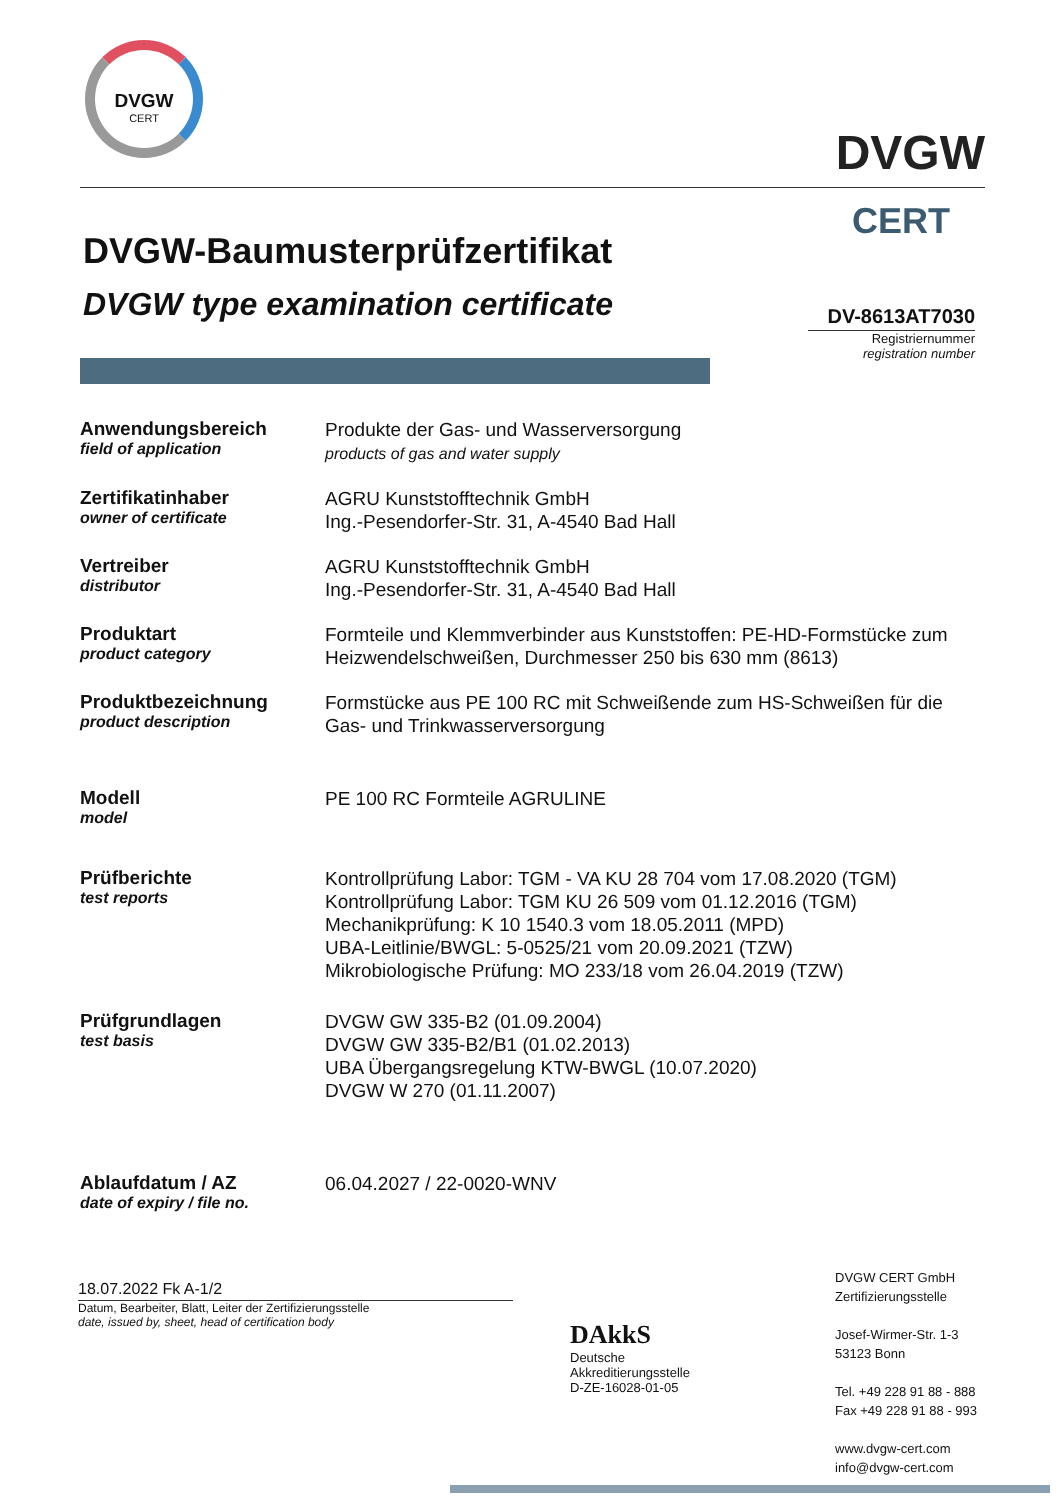DVGW
CERT
DVGW
CERT
DVGW-Baumusterprüfzertifikat
DVGW type examination certificate
DV-8613AT7030
Registriernummer
registration number
Anwendungsbereich
field of application
Produkte der Gas- und Wasserversorgung
products of gas and water supply
Zertifikatinhaber
owner of certificate
AGRU Kunststofftechnik GmbH
Ing.-Pesendorfer-Str. 31, A-4540 Bad Hall
Vertreiber
distributor
AGRU Kunststofftechnik GmbH
Ing.-Pesendorfer-Str. 31, A-4540 Bad Hall
Produktart
product category
Formteile und Klemmverbinder aus Kunststoffen: PE-HD-Formstücke zum Heizwendelschweißen, Durchmesser 250 bis 630 mm (8613)
Produktbezeichnung
product description
Formstücke aus PE 100 RC mit Schweißende zum HS-Schweißen für die Gas- und Trinkwasserversorgung
Modell
model
PE 100 RC Formteile AGRULINE
Prüfberichte
test reports
Kontrollprüfung Labor: TGM - VA KU 28 704 vom 17.08.2020 (TGM)
Kontrollprüfung Labor: TGM KU 26 509 vom 01.12.2016 (TGM)
Mechanikprüfung: K 10 1540.3 vom 18.05.2011 (MPD)
UBA-Leitlinie/BWGL: 5-0525/21 vom 20.09.2021 (TZW)
Mikrobiologische Prüfung: MO 233/18 vom 26.04.2019 (TZW)
Prüfgrundlagen
test basis
DVGW GW 335-B2 (01.09.2004)
DVGW GW 335-B2/B1 (01.02.2013)
UBA Übergangsregelung KTW-BWGL (10.07.2020)
DVGW W 270 (01.11.2007)
Ablaufdatum / AZ
date of expiry / file no.
06.04.2027 / 22-0020-WNV
18.07.2022 Fk A-1/2
Datum, Bearbeiter, Blatt, Leiter der Zertifizierungsstelle
date, issued by, sheet, head of certification body
DAkkS
Deutsche
Akkreditierungsstelle
D-ZE-16028-01-05
DVGW CERT GmbH
Zertifizierungsstelle
Josef-Wirmer-Str. 1-3
53123 Bonn
Tel. +49 228 91 88 - 888
Fax +49 228 91 88 - 993
www.dvgw-cert.com
info@dvgw-cert.com